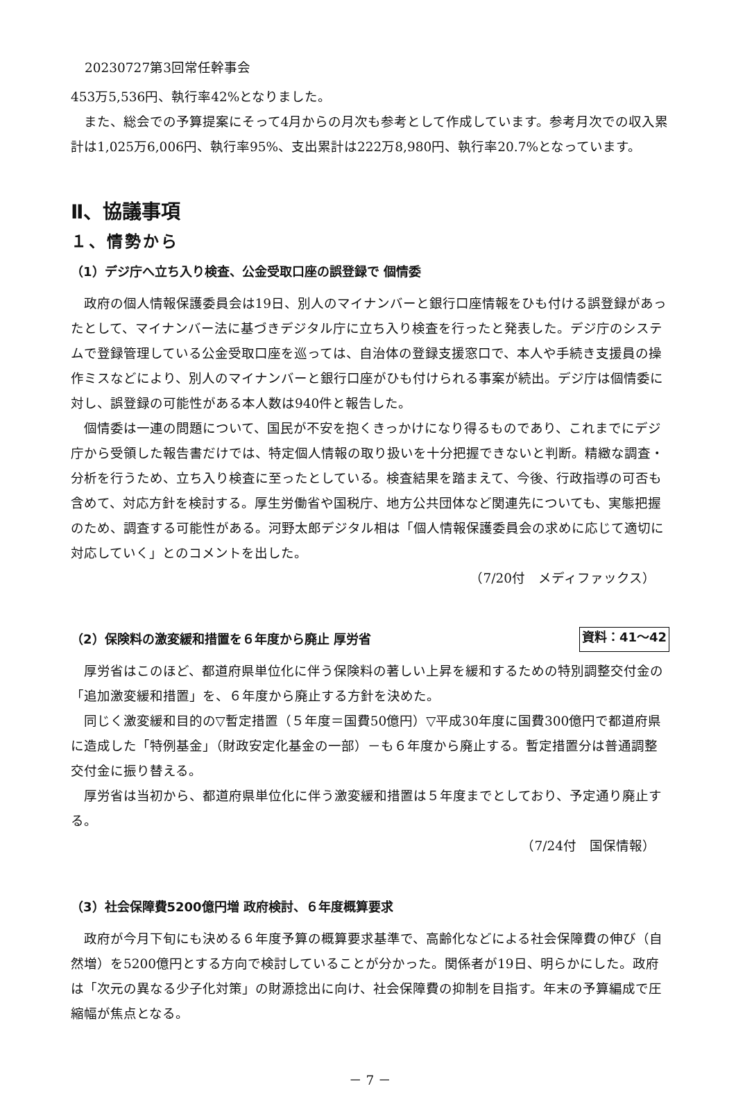20230727第3回常任幹事会
453万5,536円、執行率42%となりました。
また、総会での予算提案にそって4月からの月次も参考として作成しています。参考月次での収入累計は1,025万6,006円、執行率95%、支出累計は222万8,980円、執行率20.7%となっています。
Ⅱ、協議事項
１、情勢から
（1）デジ庁へ立ち入り検査、公金受取口座の誤登録で 個情委
政府の個人情報保護委員会は19日、別人のマイナンバーと銀行口座情報をひも付ける誤登録があったとして、マイナンバー法に基づきデジタル庁に立ち入り検査を行ったと発表した。デジ庁のシステムで登録管理している公金受取口座を巡っては、自治体の登録支援窓口で、本人や手続き支援員の操作ミスなどにより、別人のマイナンバーと銀行口座がひも付けられる事案が続出。デジ庁は個情委に対し、誤登録の可能性がある本人数は940件と報告した。
個情委は一連の問題について、国民が不安を抱くきっかけになり得るものであり、これまでにデジ庁から受領した報告書だけでは、特定個人情報の取り扱いを十分把握できないと判断。精緻な調査・分析を行うため、立ち入り検査に至ったとしている。検査結果を踏まえて、今後、行政指導の可否も含めて、対応方針を検討する。厚生労働省や国税庁、地方公共団体など関連先についても、実態把握のため、調査する可能性がある。河野太郎デジタル相は「個人情報保護委員会の求めに応じて適切に対応していく」とのコメントを出した。
（7/20付　メディファックス）
（2）保険料の激変緩和措置を６年度から廃止 厚労省 資料：41～42
厚労省はこのほど、都道府県単位化に伴う保険料の著しい上昇を緩和するための特別調整交付金の「追加激変緩和措置」を、６年度から廃止する方針を決めた。
同じく激変緩和目的の▽暫定措置（５年度＝国費50億円）▽平成30年度に国費300億円で都道府県に造成した「特例基金」（財政安定化基金の一部）－も６年度から廃止する。暫定措置分は普通調整交付金に振り替える。
厚労省は当初から、都道府県単位化に伴う激変緩和措置は５年度までとしており、予定通り廃止する。
（7/24付　国保情報）
（3）社会保障費5200億円増 政府検討、６年度概算要求
政府が今月下旬にも決める６年度予算の概算要求基準で、高齢化などによる社会保障費の伸び（自然増）を5200億円とする方向で検討していることが分かった。関係者が19日、明らかにした。政府は「次元の異なる少子化対策」の財源捻出に向け、社会保障費の抑制を目指す。年末の予算編成で圧縮幅が焦点となる。
－ 7 －